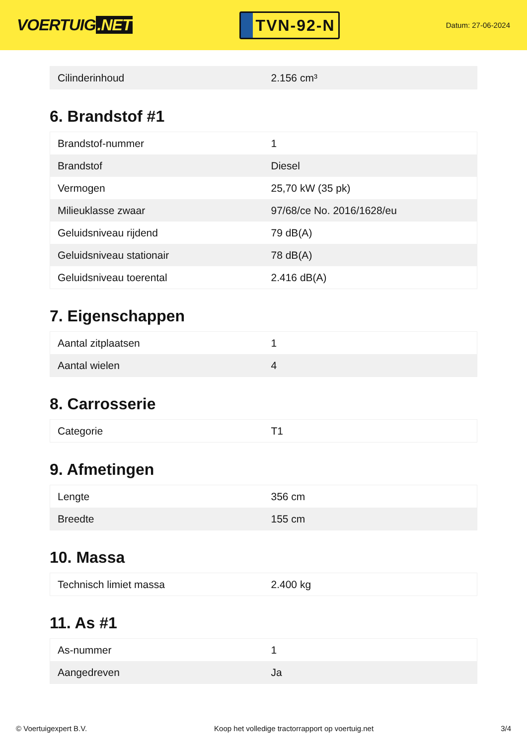VOERTUIG.NET
TVN-92-N
Datum: 27-06-2024
| Cilinderinhoud | 2.156 cm³ |
6. Brandstof #1
| Brandstof-nummer | 1 |
| Brandstof | Diesel |
| Vermogen | 25,70 kW (35 pk) |
| Milieuklasse zwaar | 97/68/ce No. 2016/1628/eu |
| Geluidsniveau rijdend | 79 dB(A) |
| Geluidsniveau stationair | 78 dB(A) |
| Geluidsniveau toerental | 2.416 dB(A) |
7. Eigenschappen
| Aantal zitplaatsen | 1 |
| Aantal wielen | 4 |
8. Carrosserie
| Categorie | T1 |
9. Afmetingen
| Lengte | 356 cm |
| Breedte | 155 cm |
10. Massa
| Technisch limiet massa | 2.400 kg |
11. As #1
| As-nummer | 1 |
| Aangedreven | Ja |
© Voertuigexpert B.V. Koop het volledige tractorrapport op voertuig.net 3/4